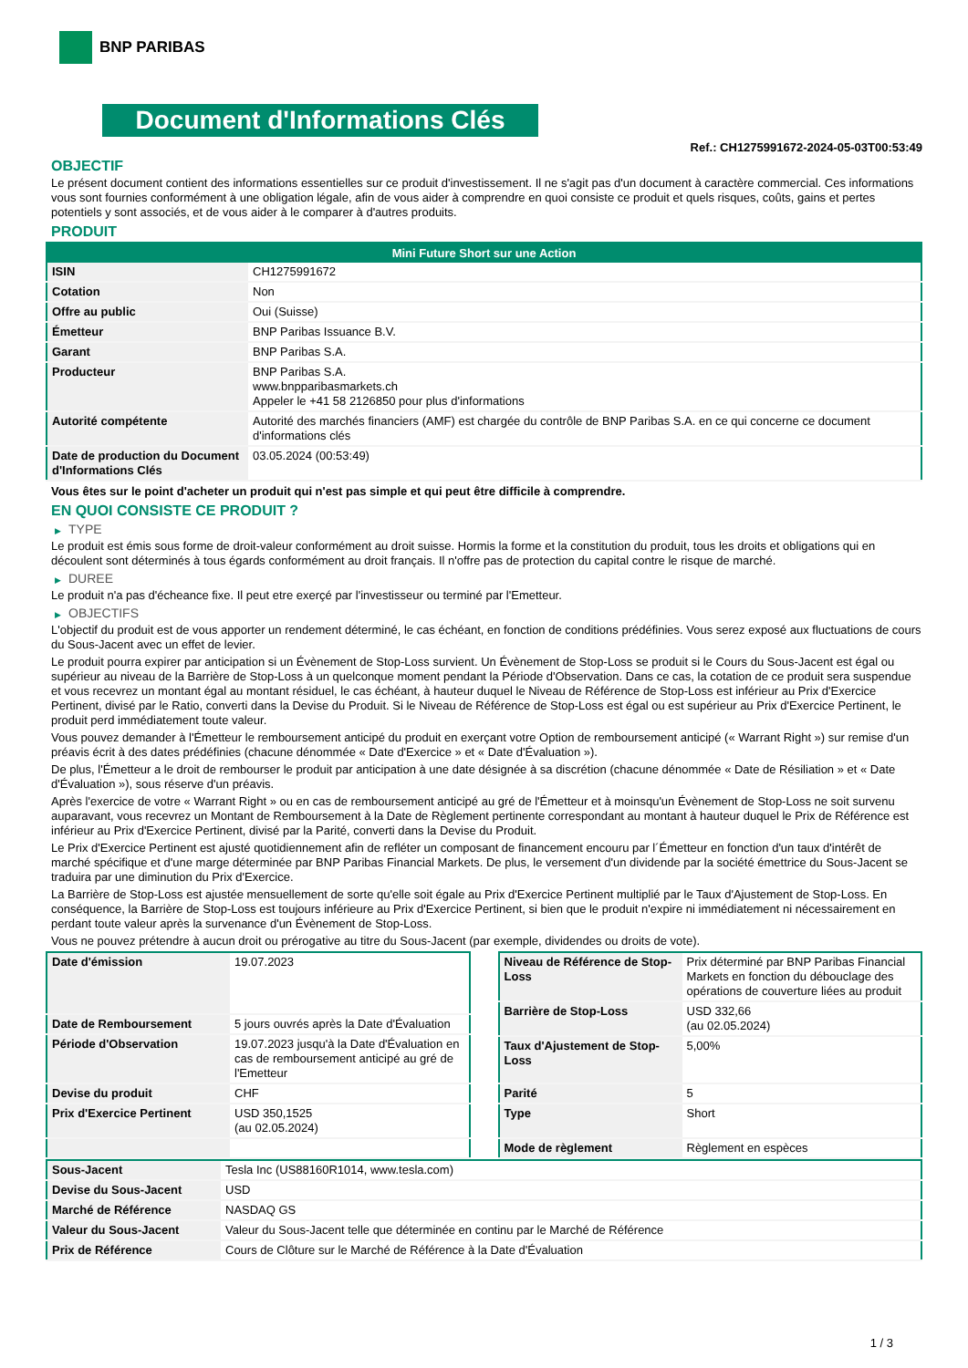BNP PARIBAS
Document d'Informations Clés
Ref.: CH1275991672-2024-05-03T00:53:49
OBJECTIF
Le présent document contient des informations essentielles sur ce produit d'investissement. Il ne s'agit pas d'un document à caractère commercial. Ces informations vous sont fournies conformément à une obligation légale, afin de vous aider à comprendre en quoi consiste ce produit et quels risques, coûts, gains et pertes potentiels y sont associés, et de vous aider à le comparer à d'autres produits.
PRODUIT
| Mini Future Short sur une Action | |
| --- | --- |
| ISIN | CH1275991672 |
| Cotation | Non |
| Offre au public | Oui (Suisse) |
| Émetteur | BNP Paribas Issuance B.V. |
| Garant | BNP Paribas S.A. |
| Producteur | BNP Paribas S.A. www.bnpparibasmarkets.ch Appeler le +41 58 2126850 pour plus d'informations |
| Autorité compétente | Autorité des marchés financiers (AMF) est chargée du contrôle de BNP Paribas S.A. en ce qui concerne ce document d'informations clés |
| Date de production du Document d'Informations Clés | 03.05.2024 (00:53:49) |
Vous êtes sur le point d'acheter un produit qui n'est pas simple et qui peut être difficile à comprendre.
EN QUOI CONSISTE CE PRODUIT ?
▶ TYPE
Le produit est émis sous forme de droit-valeur conformément au droit suisse. Hormis la forme et la constitution du produit, tous les droits et obligations qui en découlent sont déterminés à tous égards conformément au droit français. Il n'offre pas de protection du capital contre le risque de marché.
▶ DUREE
Le produit n'a pas d'écheance fixe. Il peut etre exerçé par l'investisseur ou terminé par l'Emetteur.
▶ OBJECTIFS
L'objectif du produit est de vous apporter un rendement déterminé, le cas échéant, en fonction de conditions prédéfinies. Vous serez exposé aux fluctuations de cours du Sous-Jacent avec un effet de levier.
Le produit pourra expirer par anticipation si un Évènement de Stop-Loss survient. Un Évènement de Stop-Loss se produit si le Cours du Sous-Jacent est égal ou supérieur au niveau de la Barrière de Stop-Loss à un quelconque moment pendant la Période d'Observation. Dans ce cas, la cotation de ce produit sera suspendue et vous recevrez un montant égal au montant résiduel, le cas échéant, à hauteur duquel le Niveau de Référence de Stop-Loss est inférieur au Prix d'Exercice Pertinent, divisé par le Ratio, converti dans la Devise du Produit. Si le Niveau de Référence de Stop-Loss est égal ou est supérieur au Prix d'Exercice Pertinent, le produit perd immédiatement toute valeur.
Vous pouvez demander à l'Émetteur le remboursement anticipé du produit en exerçant votre Option de remboursement anticipé (« Warrant Right ») sur remise d'un préavis écrit à des dates prédéfinies (chacune dénommée « Date d'Exercice » et « Date d'Évaluation »).
De plus, l'Émetteur a le droit de rembourser le produit par anticipation à une date désignée à sa discrétion (chacune dénommée « Date de Résiliation » et « Date d'Évaluation »), sous réserve d'un préavis.
Après l'exercice de votre « Warrant Right » ou en cas de remboursement anticipé au gré de l'Émetteur et à moinsqu'un Évènement de Stop-Loss ne soit survenu auparavant, vous recevrez un Montant de Remboursement à la Date de Règlement pertinente correspondant au montant à hauteur duquel le Prix de Référence est inférieur au Prix d'Exercice Pertinent, divisé par la Parité, converti dans la Devise du Produit.
Le Prix d'Exercice Pertinent est ajusté quotidiennement afin de refléter un composant de financement encouru par l´Émetteur en fonction d'un taux d'intérêt de marché spécifique et d'une marge déterminée par BNP Paribas Financial Markets. De plus, le versement d'un dividende par la société émettrice du Sous-Jacent se traduira par une diminution du Prix d'Exercice.
La Barrière de Stop-Loss est ajustée mensuellement de sorte qu'elle soit égale au Prix d'Exercice Pertinent multiplié par le Taux d'Ajustement de Stop-Loss. En conséquence, la Barrière de Stop-Loss est toujours inférieure au Prix d'Exercice Pertinent, si bien que le produit n'expire ni immédiatement ni nécessairement en perdant toute valeur après la survenance d'un Évènement de Stop-Loss.
Vous ne pouvez prétendre à aucun droit ou prérogative au titre du Sous-Jacent (par exemple, dividendes ou droits de vote).
| Date d'émission | 19.07.2023 |
| Date de Remboursement | 5 jours ouvrés après la Date d'Évaluation |
| Période d'Observation | 19.07.2023 jusqu'à la Date d'Évaluation en cas de remboursement anticipé au gré de l'Emetteur |
| Devise du produit | CHF |
| Prix d'Exercice Pertinent | USD 350,1525 (au 02.05.2024) |
| Niveau de Référence de Stop-Loss | Prix déterminé par BNP Paribas Financial Markets en fonction du débouclage des opérations de couverture liées au produit |
| Barrière de Stop-Loss | USD 332,66 (au 02.05.2024) |
| Taux d'Ajustement de Stop-Loss | 5,00% |
| Parité | 5 |
| Type | Short |
| Mode de règlement | Règlement en espèces |
| Sous-Jacent | Tesla Inc (US88160R1014, www.tesla.com) |
| Devise du Sous-Jacent | USD |
| Marché de Référence | NASDAQ GS |
| Valeur du Sous-Jacent | Valeur du Sous-Jacent telle que déterminée en continu par le Marché de Référence |
| Prix de Référence | Cours de Clôture sur le Marché de Référence à la Date d'Évaluation |
1 / 3